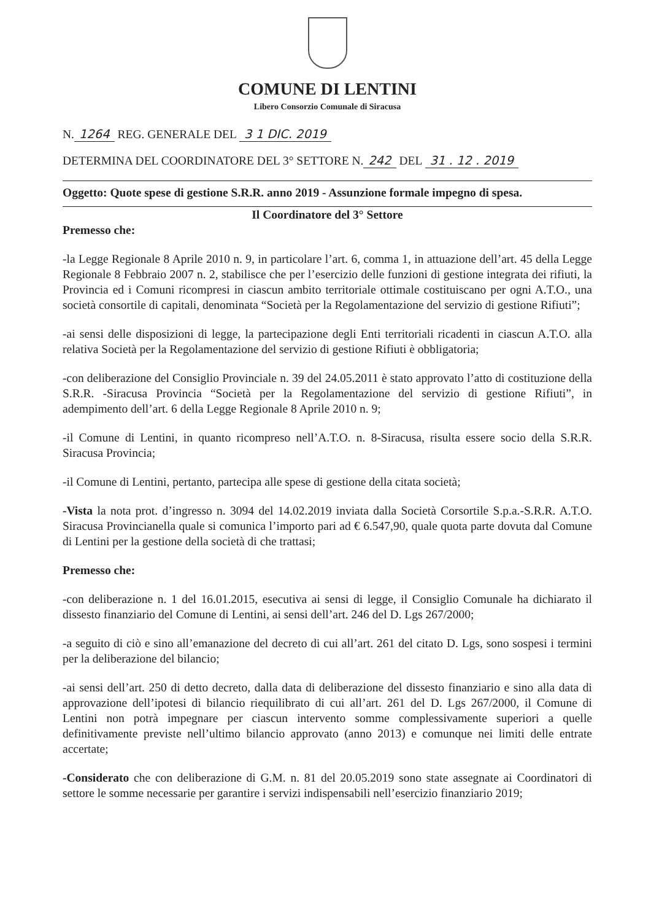COMUNE DI LENTINI
Libero Consorzio Comunale di Siracusa
N. 1264 REG. GENERALE DEL 3 1 DIC. 2019
DETERMINA DEL COORDINATORE DEL 3° SETTORE N. 242 DEL 31 . 12 . 2019
Oggetto: Quote spese di gestione S.R.R. anno 2019 - Assunzione formale impegno di spesa.
Il Coordinatore del 3° Settore
Premesso che:
-la Legge Regionale 8 Aprile 2010 n. 9, in particolare l’art. 6, comma 1, in attuazione dell’art. 45 della Legge Regionale 8 Febbraio 2007 n. 2, stabilisce che per l’esercizio delle funzioni di gestione integrata dei rifiuti, la Provincia ed i Comuni ricompresi in ciascun ambito territoriale ottimale costituiscano per ogni A.T.O., una società consortile di capitali, denominata “Società per la Regolamentazione del servizio di gestione Rifiuti”;
-ai sensi delle disposizioni di legge, la partecipazione degli Enti territoriali ricadenti in ciascun A.T.O. alla relativa Società per la Regolamentazione del servizio di gestione Rifiuti è obbligatoria;
-con deliberazione del Consiglio Provinciale n. 39 del 24.05.2011 è stato approvato l’atto di costituzione della S.R.R. -Siracusa Provincia “Società per la Regolamentazione del servizio di gestione Rifiuti”, in adempimento dell’art. 6 della Legge Regionale 8 Aprile 2010 n. 9;
-il Comune di Lentini, in quanto ricompreso nell’A.T.O. n. 8-Siracusa, risulta essere socio della S.R.R. Siracusa Provincia;
-il Comune di Lentini, pertanto, partecipa alle spese di gestione della citata società;
-Vista la nota prot. d’ingresso n. 3094 del 14.02.2019 inviata dalla Società Corsortile S.p.a.-S.R.R. A.T.O. Siracusa Provincianella quale si comunica l’importo pari ad € 6.547,90, quale quota parte dovuta dal Comune di Lentini per la gestione della società di che trattasi;
Premesso che:
-con deliberazione n. 1 del 16.01.2015, esecutiva ai sensi di legge, il Consiglio Comunale ha dichiarato il dissesto finanziario del Comune di Lentini, ai sensi dell’art. 246 del D. Lgs 267/2000;
-a seguito di ciò e sino all’emanazione del decreto di cui all’art. 261 del citato D. Lgs, sono sospesi i termini per la deliberazione del bilancio;
-ai sensi dell’art. 250 di detto decreto, dalla data di deliberazione del dissesto finanziario e sino alla data di approvazione dell’ipotesi di bilancio riequilibrato di cui all’art. 261 del D. Lgs 267/2000, il Comune di Lentini non potrà impegnare per ciascun intervento somme complessivamente superiori a quelle definitivamente previste nell’ultimo bilancio approvato (anno 2013) e comunque nei limiti delle entrate accertate;
-Considerato che con deliberazione di G.M. n. 81 del 20.05.2019 sono state assegnate ai Coordinatori di settore le somme necessarie per garantire i servizi indispensabili nell’esercizio finanziario 2019;